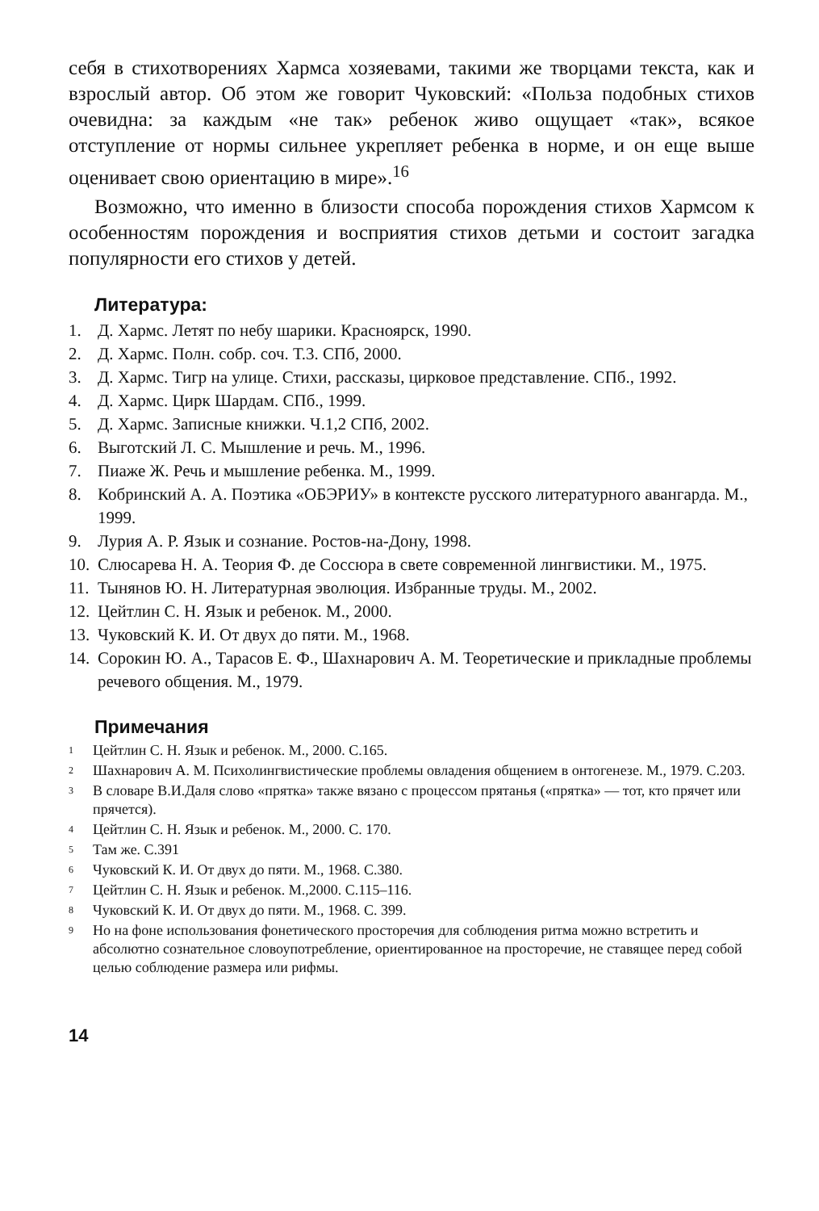себя в стихотворениях Хармса хозяевами, такими же творцами текста, как и взрослый автор. Об этом же говорит Чуковский: «Польза подобных стихов очевидна: за каждым «не так» ребенок живо ощущает «так», всякое отступление от нормы сильнее укрепляет ребенка в норме, и он еще выше оценивает свою ориентацию в мире».<sup>16</sup>
Возможно, что именно в близости способа порождения стихов Хармсом к особенностям порождения и восприятия стихов детьми и состоит загадка популярности его стихов у детей.
Литература:
1. Д. Хармс. Летят по небу шарики. Красноярск, 1990.
2. Д. Хармс. Полн. собр. соч. Т.3. СПб, 2000.
3. Д. Хармс. Тигр на улице. Стихи, рассказы, цирковое представление. СПб., 1992.
4. Д. Хармс. Цирк Шардам. СПб., 1999.
5. Д. Хармс. Записные книжки. Ч.1,2 СПб, 2002.
6. Выготский Л. С. Мышление и речь. М., 1996.
7. Пиаже Ж. Речь и мышление ребенка. М., 1999.
8. Кобринский А. А. Поэтика «ОБЭРИУ» в контексте русского литературного авангарда. М., 1999.
9. Лурия А. Р. Язык и сознание. Ростов-на-Дону, 1998.
10. Слюсарева Н. А. Теория Ф. де Соссюра в свете современной лингвистики. М., 1975.
11. Тынянов Ю. Н. Литературная эволюция. Избранные труды. М., 2002.
12. Цейтлин С. Н. Язык и ребенок. М., 2000.
13. Чуковский К. И. От двух до пяти. М., 1968.
14. Сорокин Ю. А., Тарасов Е. Ф., Шахнарович А. М. Теоретические и прикладные проблемы речевого общения. М., 1979.
Примечания
1 Цейтлин С. Н. Язык и ребенок. М., 2000. С.165.
2 Шахнарович А. М. Психолингвистические проблемы овладения общением в онтогенезе. М., 1979. С.203.
3 В словаре В.И.Даля слово «прятка» также вязано с процессом прятанья («прятка» — тот, кто прячет или прячется).
4 Цейтлин С. Н. Язык и ребенок. М., 2000. С. 170.
5 Там же. С.391
6 Чуковский К. И. От двух до пяти. М., 1968. С.380.
7 Цейтлин С. Н. Язык и ребенок. М.,2000. С.115–116.
8 Чуковский К. И. От двух до пяти. М., 1968. С. 399.
9 Но на фоне использования фонетического просторечия для соблюдения ритма можно встретить и абсолютно сознательное словоупотребление, ориентированное на просторечие, не ставящее перед собой целью соблюдение размера или рифмы.
14